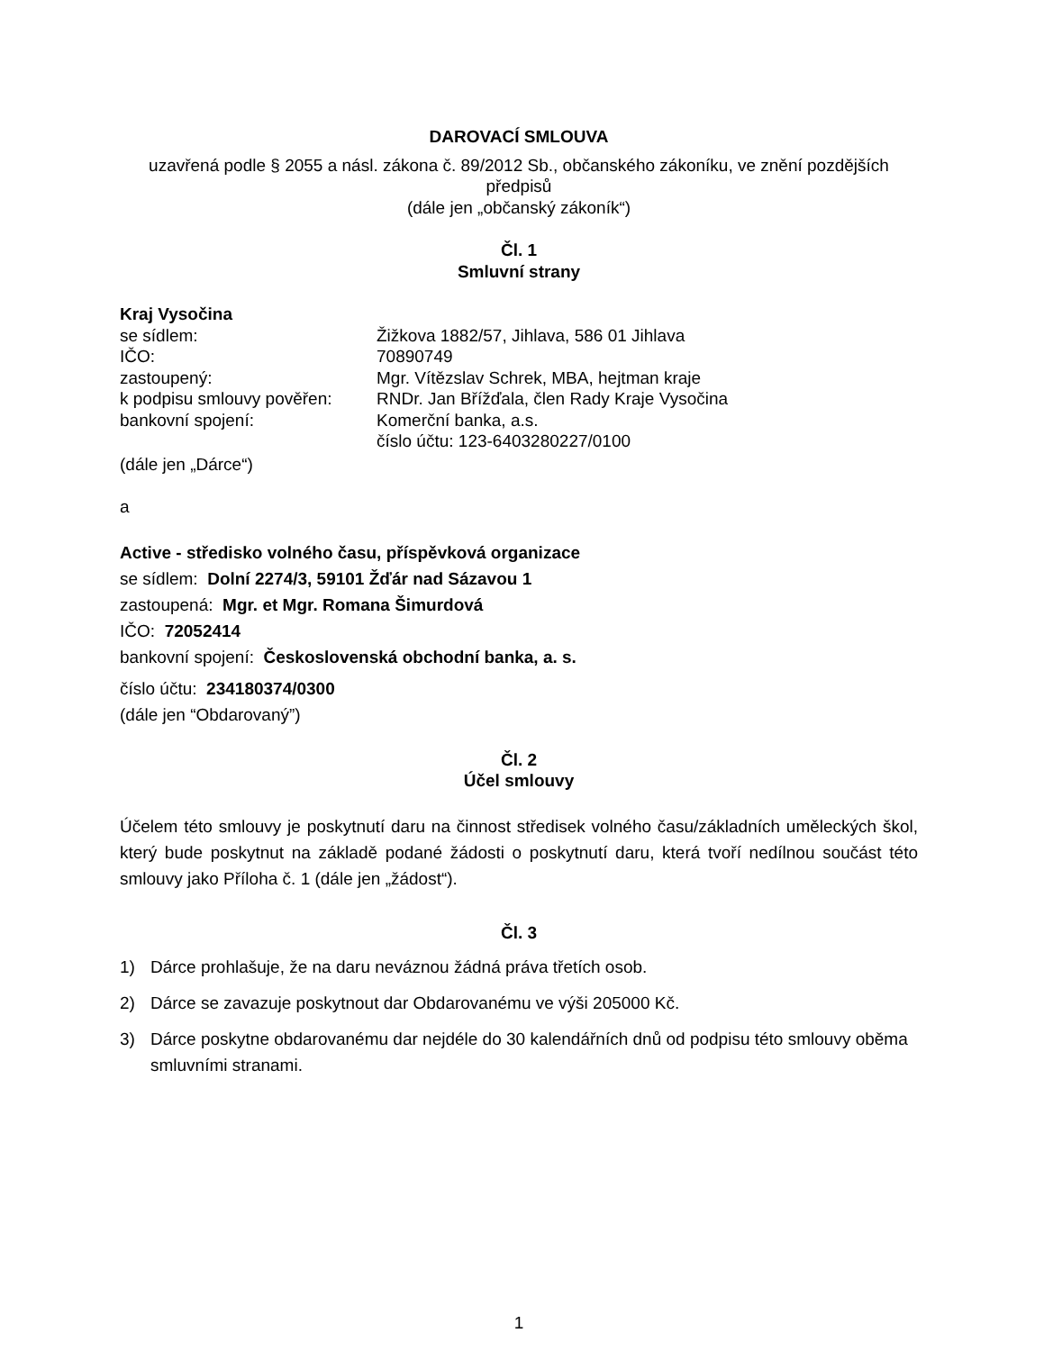DAROVACÍ SMLOUVA
uzavřená podle § 2055 a násl. zákona č. 89/2012 Sb., občanského zákoníku, ve znění pozdějších předpisů
(dále jen „občanský zákoník“)
Čl. 1
Smluvní strany
Kraj Vysočina
se sídlem:
Žižkova 1882/57, Jihlava, 586 01 Jihlava
IČO:
70890749
zastoupený:
Mgr. Vítězslav Schrek, MBA, hejtman kraje
k podpisu smlouvy pověřen:
RNDr. Jan Břížďala, člen Rady Kraje Vysočina
bankovní spojení:
Komerční banka, a.s.
číslo účtu: 123-6403280227/0100
(dále jen „Dárce“)
a
Active - středisko volného času, příspěvková organizace
se sídlem: Dolní 2274/3, 59101 Žďár nad Sázavou 1
zastoupená: Mgr. et Mgr. Romana Šimurdová
IČO: 72052414
bankovní spojení: Československá obchodní banka, a. s.
číslo účtu: 234180374/0300
(dále jen “Obdarovaný”)
Čl. 2
Účel smlouvy
Účelem této smlouvy je poskytnutí daru na činnost středisek volného času/základních uměleckých škol, který bude poskytnut na základě podané žádosti o poskytnutí daru, která tvoří nedílnou součást této smlouvy jako Příloha č. 1 (dále jen „žádost“).
Čl. 3
1) Dárce prohlašuje, že na daru neváznou žádná práva třetích osob.
2) Dárce se zavazuje poskytnout dar Obdarovanému ve výši 205000 Kč.
3) Dárce poskytne obdarovanému dar nejdéle do 30 kalendářních dnů od podpisu této smlouvy oběma smluvními stranami.
1